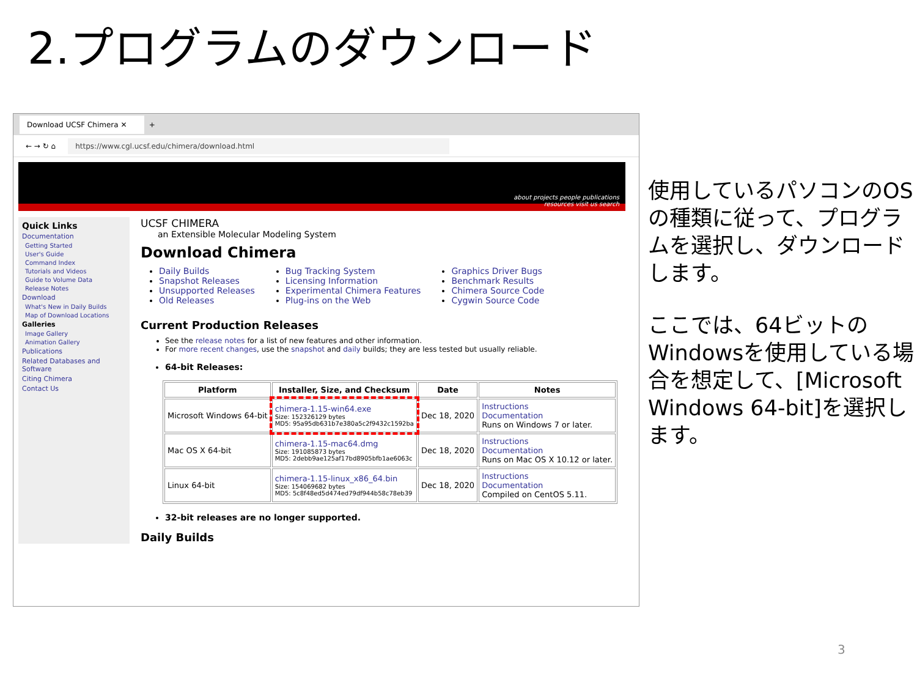2.プログラムのダウンロード
Download UCSF Chimera ✕ +
← → ↻ ⌂ https://www.cgl.ucsf.edu/chimera/download.html
about projects people publications
resources visit us search
Quick Links
Documentation
Getting Started
User's Guide
Command Index
Tutorials and Videos
Guide to Volume Data
Release Notes
Download
What's New in Daily Builds
Map of Download Locations
Galleries
Image Gallery
Animation Gallery
Publications
Related Databases and Software
Citing Chimera
Contact Us
UCSF CHIMERA
an Extensible Molecular Modeling System
Download Chimera
Daily Builds
Snapshot Releases
Unsupported Releases
Old Releases
Bug Tracking System
Licensing Information
Experimental Chimera Features
Plug-ins on the Web
Graphics Driver Bugs
Benchmark Results
Chimera Source Code
Cygwin Source Code
Current Production Releases
See the release notes for a list of new features and other information.
For more recent changes, use the snapshot and daily builds; they are less tested but usually reliable.
64-bit Releases:
| Platform | Installer, Size, and Checksum | Date | Notes |
| --- | --- | --- | --- |
| Microsoft Windows 64-bit | chimera-1.15-win64.exe Size: 152326129 bytes MD5: 95a95db631b7e380a5c2f9432c1592ba | Dec 18, 2020 | Instructions Documentation Runs on Windows 7 or later. |
| Mac OS X 64-bit | chimera-1.15-mac64.dmg Size: 191085873 bytes MD5: 2debb9ae125af17bd8905bfb1ae6063c | Dec 18, 2020 | Instructions Documentation Runs on Mac OS X 10.12 or later. |
| Linux 64-bit | chimera-1.15-linux_x86_64.bin Size: 154069682 bytes MD5: 5c8f48ed5d474ed79df944b58c78eb39 | Dec 18, 2020 | Instructions Documentation Compiled on CentOS 5.11. |
32-bit releases are no longer supported.
Daily Builds
使用しているパソコンのOSの種類に従って、プログラムを選択し、ダウンロードします。
ここでは、64ビットのWindowsを使用している場合を想定して、[Microsoft Windows 64-bit]を選択します。
3